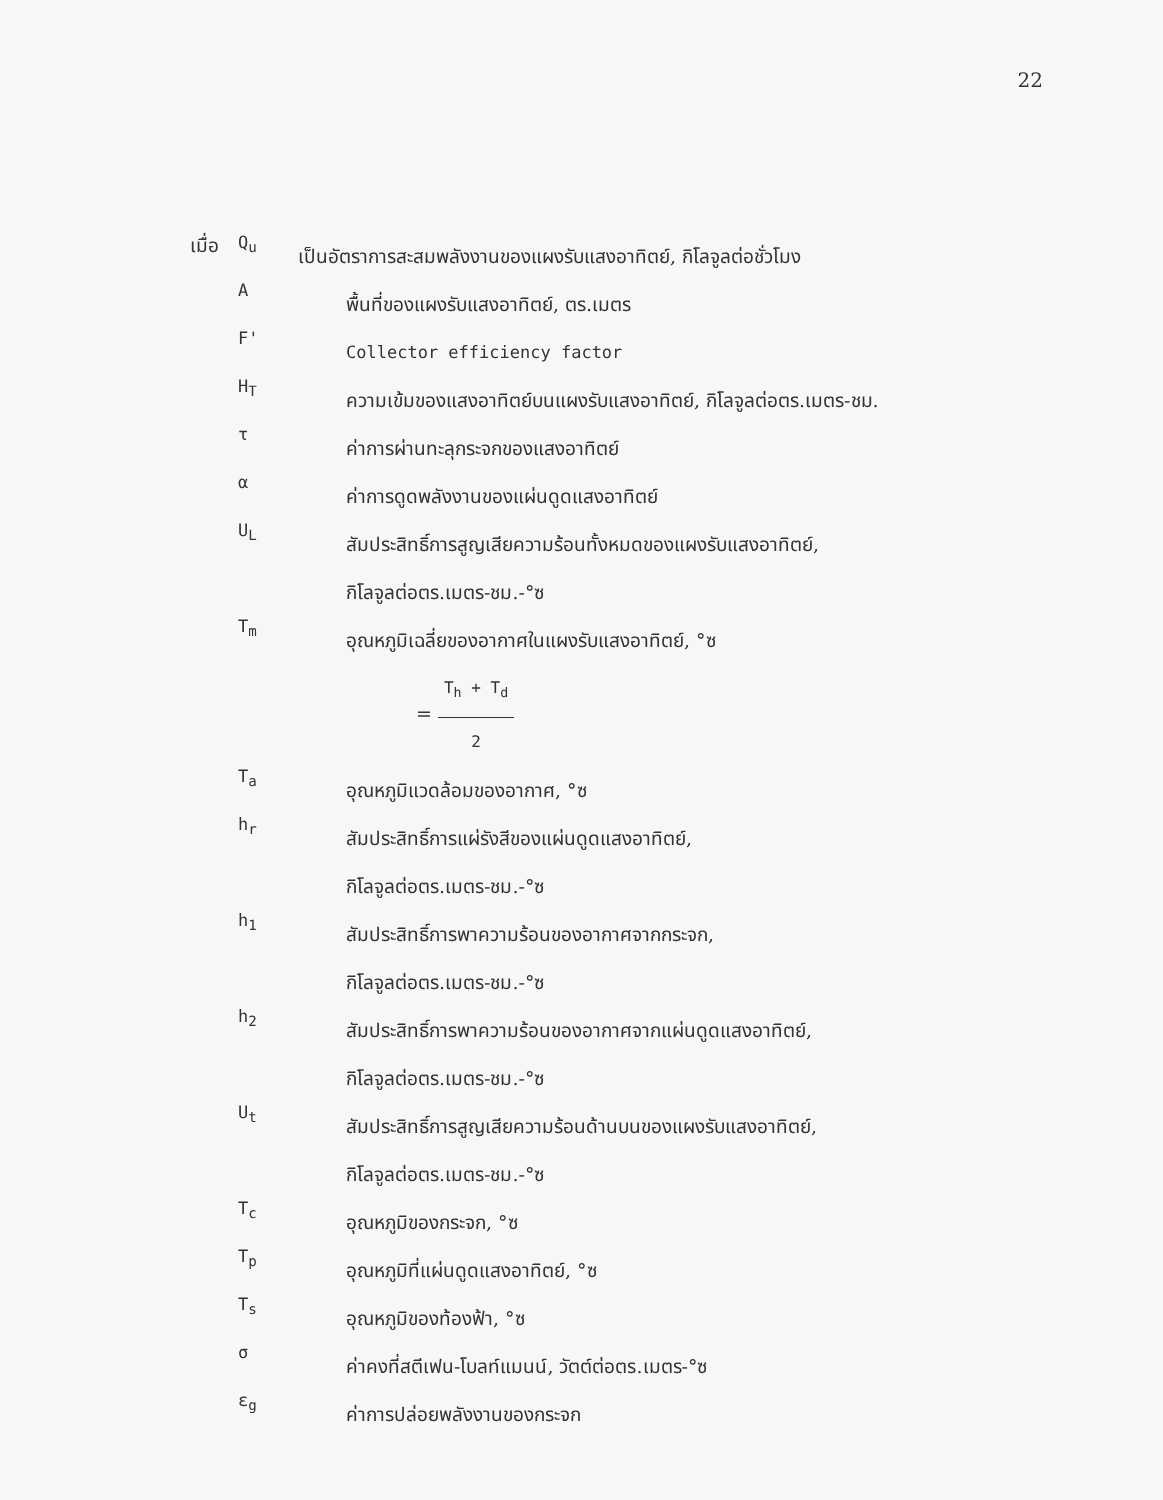22
เมื่อ
Q<sub>u</sub>
เป็นอัตราการสะสมพลังงานของแผงรับแสงอาทิตย์, กิโลจูลต่อชั่วโมง
A
พื้นที่ของแผงรับแสงอาทิตย์, ตร.เมตร
F'
Collector efficiency factor
H<sub>T</sub>
ความเข้มของแสงอาทิตย์บนแผงรับแสงอาทิตย์, กิโลจูลต่อตร.เมตร-ชม.
τ
ค่าการผ่านทะลุกระจกของแสงอาทิตย์
α
ค่าการดูดพลังงานของแผ่นดูดแสงอาทิตย์
U<sub>L</sub>
สัมประสิทธิ์การสูญเสียความร้อนทั้งหมดของแผงรับแสงอาทิตย์,
กิโลจูลต่อตร.เมตร-ชม.-°ซ
T<sub>m</sub>
อุณหภูมิเฉลี่ยของอากาศในแผงรับแสงอาทิตย์, °ซ
= T<sub>h</sub> + T<sub>d</sub> 2
T<sub>a</sub>
อุณหภูมิแวดล้อมของอากาศ, °ซ
h<sub>r</sub>
สัมประสิทธิ์การแผ่รังสีของแผ่นดูดแสงอาทิตย์,
กิโลจูลต่อตร.เมตร-ชม.-°ซ
h<sub>1</sub>
สัมประสิทธิ์การพาความร้อนของอากาศจากกระจก,
กิโลจูลต่อตร.เมตร-ชม.-°ซ
h<sub>2</sub>
สัมประสิทธิ์การพาความร้อนของอากาศจากแผ่นดูดแสงอาทิตย์,
กิโลจูลต่อตร.เมตร-ชม.-°ซ
U<sub>t</sub>
สัมประสิทธิ์การสูญเสียความร้อนด้านบนของแผงรับแสงอาทิตย์,
กิโลจูลต่อตร.เมตร-ชม.-°ซ
T<sub>c</sub>
อุณหภูมิของกระจก, °ซ
T<sub>p</sub>
อุณหภูมิที่แผ่นดูดแสงอาทิตย์, °ซ
T<sub>s</sub>
อุณหภูมิของท้องฟ้า, °ซ
σ
ค่าคงที่สตีเฟน-โบลท์แมนน์, วัตต์ต่อตร.เมตร-°ซ
ε<sub>g</sub>
ค่าการปล่อยพลังงานของกระจก